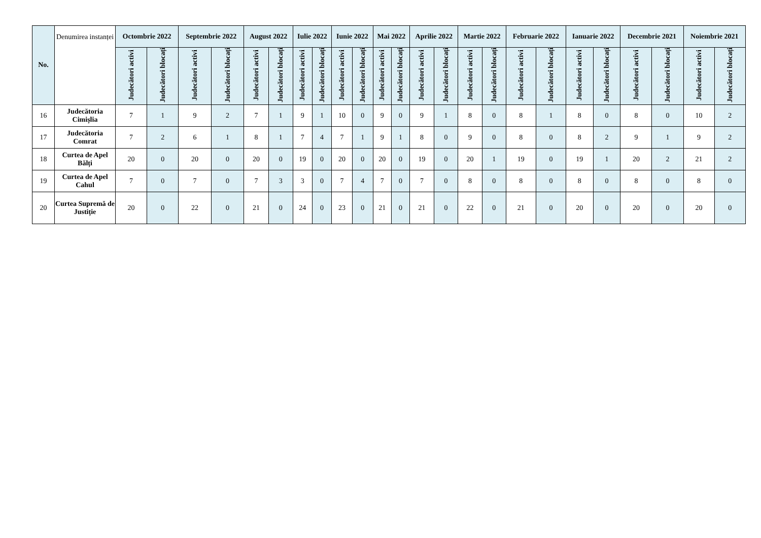| No. | Denumirea instanței | Octombrie 2022 | | Septembrie 2022 | | August 2022 | | Iulie 2022 | | Iunie 2022 | | Mai 2022 | | Aprilie 2022 | | Martie 2022 | | Februarie 2022 | | Ianuarie 2022 | | Decembrie 2021 | | Noiembrie 2021 | |
| --- | --- | --- | --- | --- | --- | --- | --- | --- | --- | --- | --- | --- | --- | --- | --- | --- | --- | --- | --- | --- | --- | --- | --- | --- | --- |
| | | Judecători activi | Judecători blocați | Judecători activi | Judecători blocați | Judecători activi | Judecători blocați | Judecători activi | Judecători blocați | Judecători activi | Judecători blocați | Judecători activi | Judecători blocați | Judecători activi | Judecători blocați | Judecători activi | Judecători blocați | Judecători activi | Judecători blocați | Judecători activi | Judecători blocați | Judecători activi | Judecători blocați | Judecători activi | Judecători blocați |
| 16 | Judecătoria Cimișlia | 7 | 1 | 9 | 2 | 7 | 1 | 9 | 1 | 10 | 0 | 9 | 0 | 9 | 1 | 8 | 0 | 8 | 1 | 8 | 0 | 8 | 0 | 10 | 2 |
| 17 | Judecătoria Comrat | 7 | 2 | 6 | 1 | 8 | 1 | 7 | 4 | 7 | 1 | 9 | 1 | 8 | 0 | 9 | 0 | 8 | 0 | 8 | 2 | 9 | 1 | 9 | 2 |
| 18 | Curtea de Apel Bălți | 20 | 0 | 20 | 0 | 20 | 0 | 19 | 0 | 20 | 0 | 20 | 0 | 19 | 0 | 20 | 1 | 19 | 0 | 19 | 1 | 20 | 2 | 21 | 2 |
| 19 | Curtea de Apel Cahul | 7 | 0 | 7 | 0 | 7 | 3 | 3 | 0 | 7 | 4 | 7 | 0 | 7 | 0 | 8 | 0 | 8 | 0 | 8 | 0 | 8 | 0 | 8 | 0 |
| 20 | Curtea Supremă de Justiție | 20 | 0 | 22 | 0 | 21 | 0 | 24 | 0 | 23 | 0 | 21 | 0 | 21 | 0 | 22 | 0 | 21 | 0 | 20 | 0 | 20 | 0 | 20 | 0 |